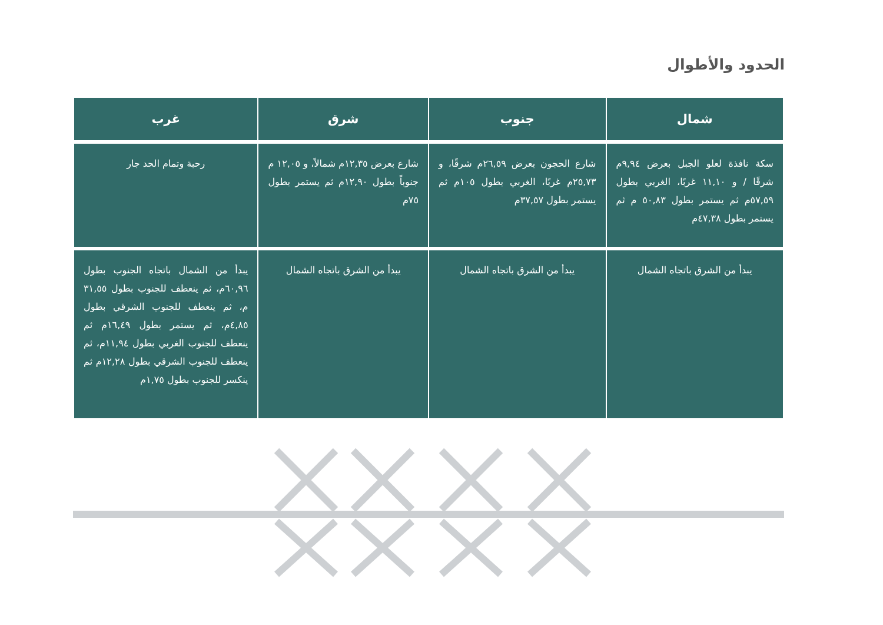الحدود والأطوال
| شمال | جنوب | شرق | غرب |
| --- | --- | --- | --- |
| سكة نافذة لعلو الجبل بعرض ٩,٩٤م شرقًا / و ١١,١٠ غربًا، الغربي بطول ٥٧,٥٩م ثم يستمر بطول ٥٠,٨٣ م ثم يستمر بطول ٤٧,٣٨م | شارع الحجون بعرض ٢٦,٥٩م شرقًا، و ٢٥,٧٣م غربًا، الغربي بطول ١٠٥م ثم يستمر بطول ٣٧,٥٧م | شارع بعرض ١٢,٣٥م شمالاً، و ١٢,٠٥ م جنوباً بطول ١٢,٩٠م ثم يستمر بطول ٧٥م | رحبة وتمام الحد جار |
| يبدأ من الشرق باتجاه الشمال | يبدأ من الشرق باتجاه الشمال | يبدأ من الشرق باتجاه الشمال | يبدأ من الشمال باتجاه الجنوب بطول ٦٠,٩٦م، ثم ينعطف للجنوب بطول ٣١,٥٥ م، ثم ينعطف للجنوب الشرقي بطول ٤,٨٥م، ثم يستمر بطول ١٦,٤٩م ثم ينعطف للجنوب الغربي بطول ١١,٩٤م، ثم ينعطف للجنوب الشرقي بطول ١٢,٢٨م ثم ينكسر للجنوب بطول ١,٧٥م |